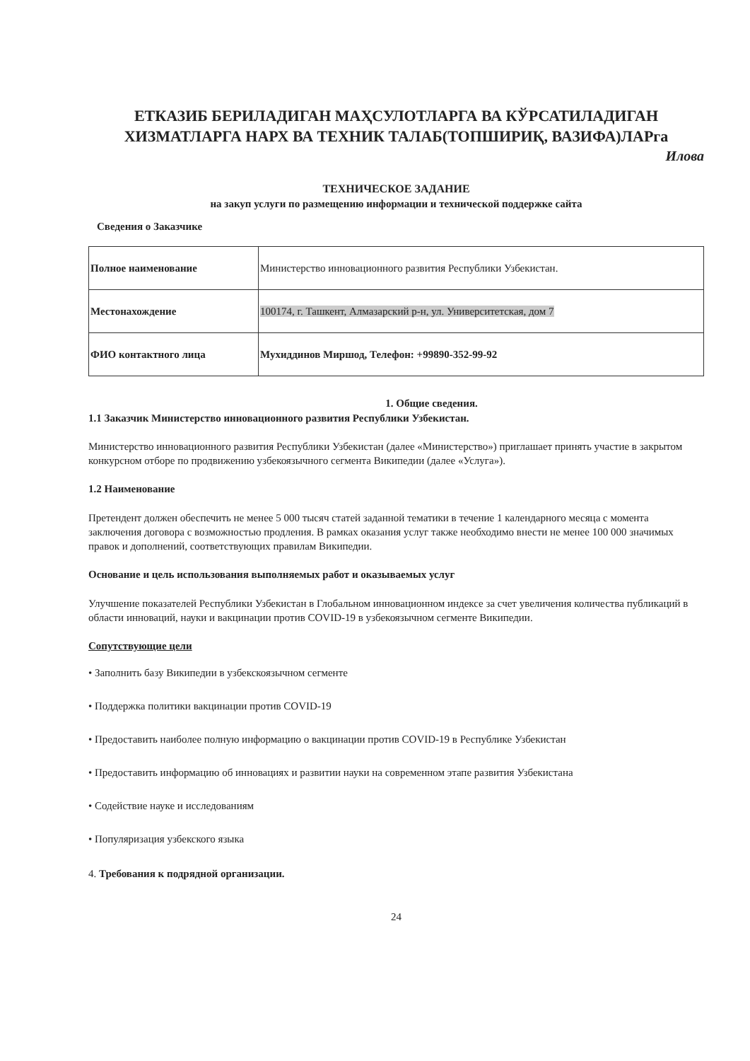ЕТКАЗИБ БЕРИЛАДИГАН МАҲСУЛОТЛАРГА ВА КЎРСАТИЛАДИГАН ХИЗМАТЛАРГА НАРХ ВА ТЕХНИК ТАЛАБ(ТОПШИРИҚ, ВАЗИФА)ЛАРга
Илова
ТЕХНИЧЕСКОЕ ЗАДАНИЕ
на закуп услуги по размещению информации и технической поддержке сайта
Сведения о Заказчике
| Полное наименование | Министерство инновационного развития Республики Узбекистан. |
| Местонахождение | 100174, г. Ташкент, Алмазарский р-н, ул. Университетская, дом 7 |
| ФИО контактного лица | Мухиддинов Миршод, Телефон: +99890-352-99-92 |
1. Общие сведения.
1.1 Заказчик Министерство инновационного развития Республики Узбекистан.
Министерство инновационного развития Республики Узбекистан (далее «Министерство») приглашает принять участие в закрытом конкурсном отборе по продвижению узбекоязычного сегмента Википедии (далее «Услуга»).
1.2 Наименование
Претендент должен обеспечить не менее 5 000 тысяч статей заданной тематики в течение 1 календарного месяца с момента заключения договора с возможностью продления. В рамках оказания услуг также необходимо внести не менее 100 000 значимых правок и дополнений, соответствующих правилам Википедии.
Основание и цель использования выполняемых работ и оказываемых услуг
Улучшение показателей Республики Узбекистан в Глобальном инновационном индексе за счет увеличения количества публикаций в области инноваций, науки и вакцинации против COVID-19 в узбекоязычном сегменте Википедии.
Сопутствующие цели
• Заполнить базу Википедии в узбекскоязычном сегменте
• Поддержка политики вакцинации против COVID-19
• Предоставить наиболее полную информацию о вакцинации против COVID-19 в Республике Узбекистан
• Предоставить информацию об инновациях и развитии науки на современном этапе развития Узбекистана
• Содействие науке и исследованиям
• Популяризация узбекского языка
4. Требования к подрядной организации.
24